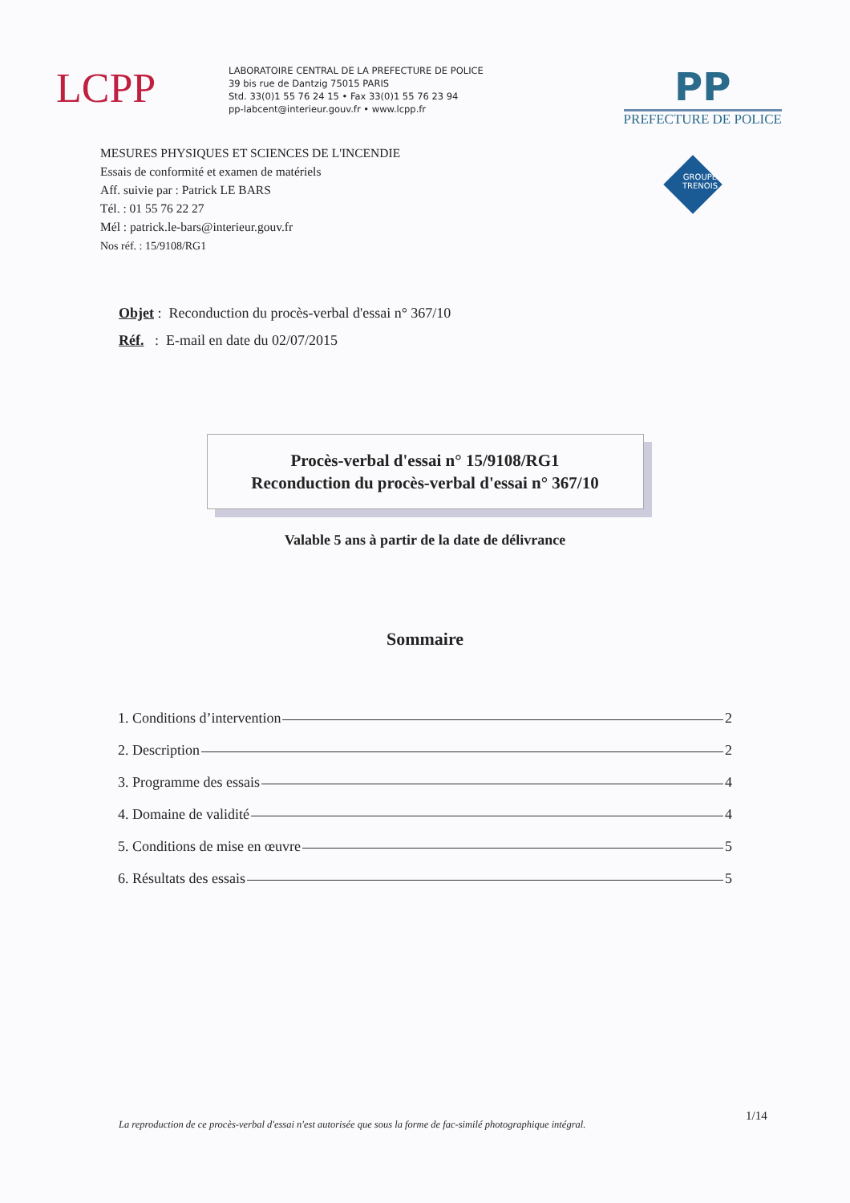LCPP
LABORATOIRE CENTRAL DE LA PREFECTURE DE POLICE
39 bis rue de Dantzig 75015 PARIS
Std. 33(0)1 55 76 24 15 • Fax 33(0)1 55 76 23 94
pp-labcent@interieur.gouv.fr • www.lcpp.fr
PP
PREFECTURE DE POLICE
MESURES PHYSIQUES ET SCIENCES DE L'INCENDIE
Essais de conformité et examen de matériels
Aff. suivie par : Patrick LE BARS
Tél. : 01 55 76 22 27
Mél : patrick.le-bars@interieur.gouv.fr
Nos réf. : 15/9108/RG1
GROUPE
TRENOIS
Objet : Reconduction du procès-verbal d'essai n° 367/10
Réf. : E-mail en date du 02/07/2015
Procès-verbal d'essai n° 15/9108/RG1
Reconduction du procès-verbal d'essai n° 367/10
Valable 5 ans à partir de la date de délivrance
Sommaire
1. Conditions d’intervention 2
2. Description 2
3. Programme des essais 4
4. Domaine de validité 4
5. Conditions de mise en œuvre 5
6. Résultats des essais 5
1/14
La reproduction de ce procès-verbal d'essai n'est autorisée que sous la forme de fac-similé photographique intégral.